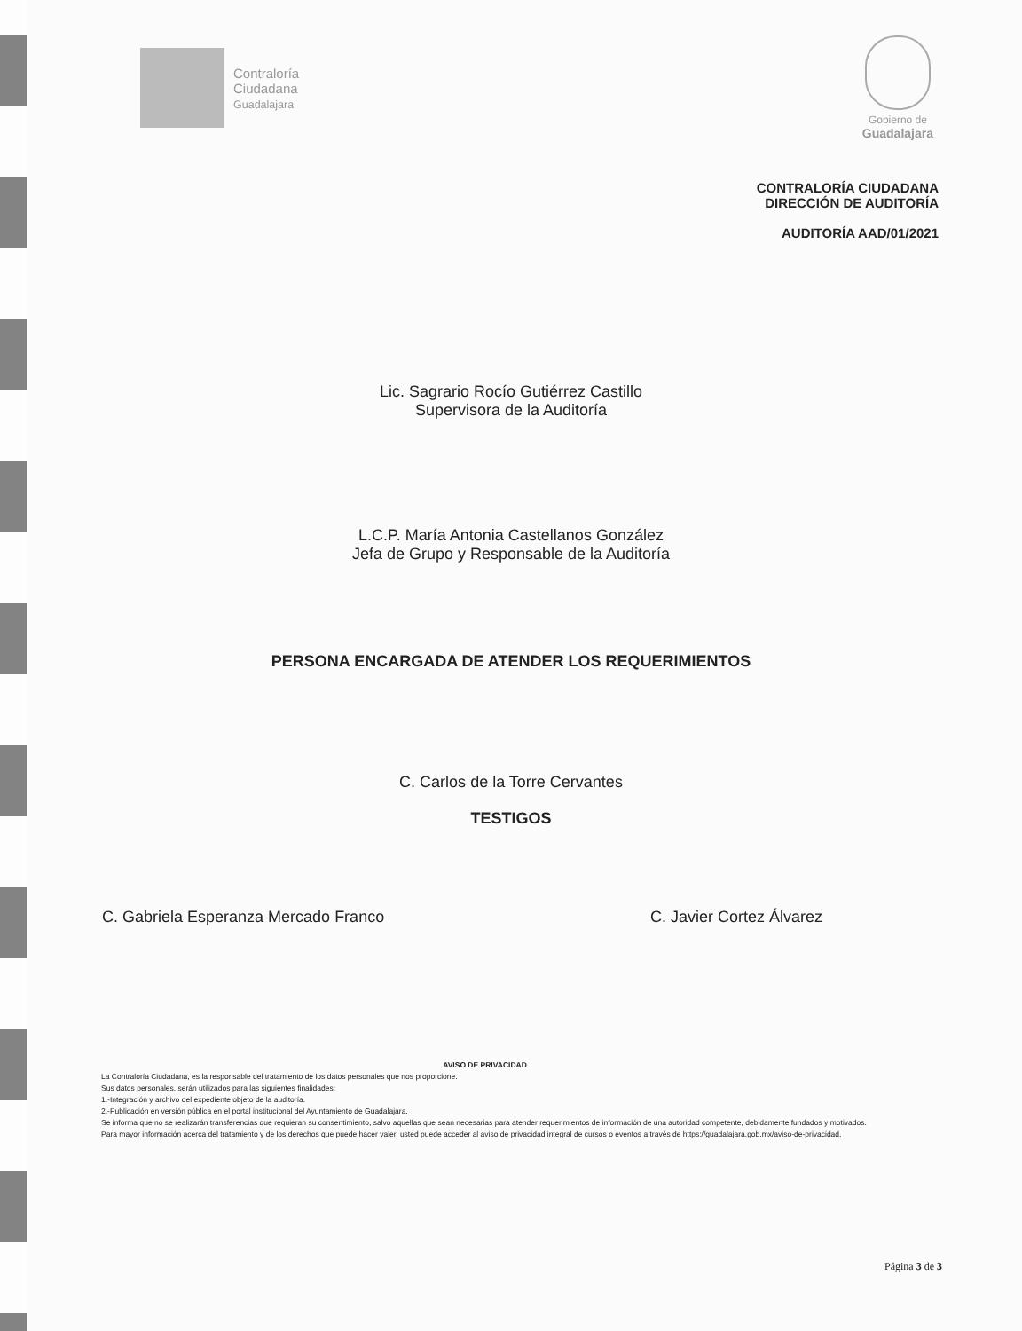Contraloría
Ciudadana
Guadalajara
Gobierno de
Guadalajara
CONTRALORÍA CIUDADANA
DIRECCIÓN DE AUDITORÍA
AUDITORÍA AAD/01/2021
Lic. Sagrario Rocío Gutiérrez Castillo
Supervisora de la Auditoría
L.C.P. María Antonia Castellanos González
Jefa de Grupo y Responsable de la Auditoría
PERSONA ENCARGADA DE ATENDER LOS REQUERIMIENTOS
C. Carlos de la Torre Cervantes
TESTIGOS
C. Gabriela Esperanza Mercado Franco C. Javier Cortez Álvarez
AVISO DE PRIVACIDAD
La Contraloría Ciudadana, es la responsable del tratamiento de los datos personales que nos proporcione.
Sus datos personales, serán utilizados para las siguientes finalidades:
1.-Integración y archivo del expediente objeto de la auditoría.
2.-Publicación en versión pública en el portal institucional del Ayuntamiento de Guadalajara.
Se informa que no se realizarán transferencias que requieran su consentimiento, salvo aquellas que sean necesarias para atender requerimientos de información de una autoridad competente, debidamente fundados y motivados.
Para mayor información acerca del tratamiento y de los derechos que puede hacer valer, usted puede acceder al aviso de privacidad integral de cursos o eventos a través de https://guadalajara.gob.mx/aviso-de-privacidad.
Página 3 de 3